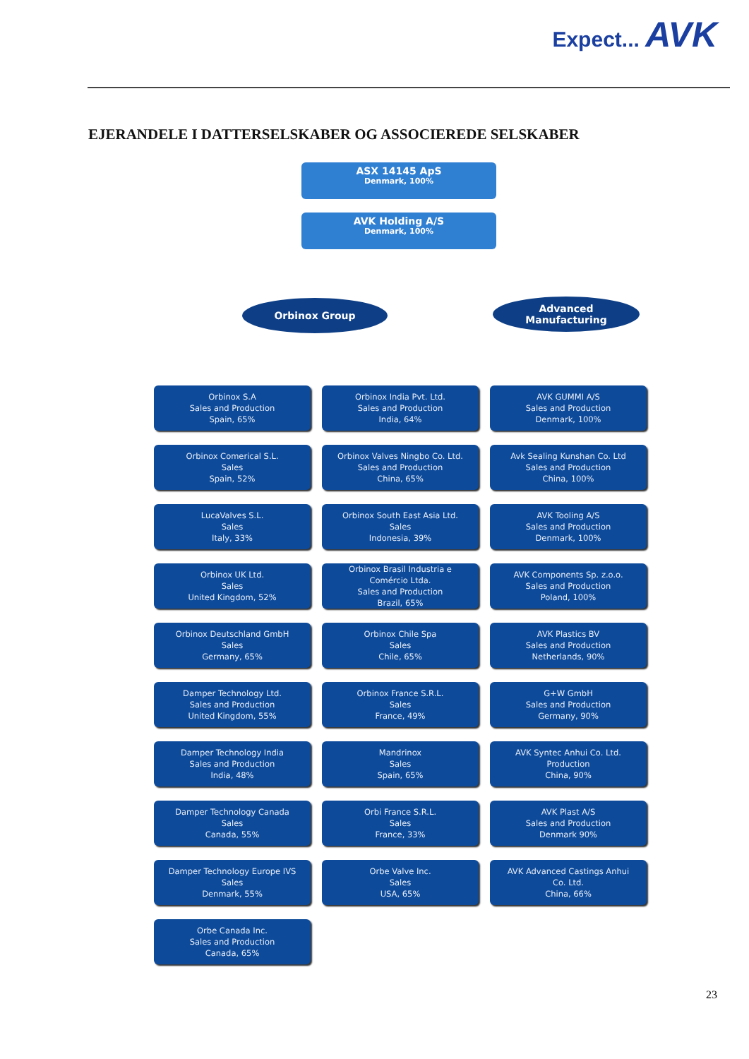Expect... AVK
EJERANDELE I DATTERSELSKABER OG ASSOCIEREDE SELSKABER
ASX 14145 ApS
Denmark, 100%
AVK Holding A/S
Denmark, 100%
Orbinox Group
Advanced
Manufacturing
Orbinox S.A
Sales and Production
Spain, 65%
Orbinox India Pvt. Ltd.
Sales and Production
India, 64%
AVK GUMMI A/S
Sales and Production
Denmark, 100%
Orbinox Comerical S.L.
Sales
Spain, 52%
Orbinox Valves Ningbo Co. Ltd.
Sales and Production
China, 65%
Avk Sealing Kunshan Co. Ltd
Sales and Production
China, 100%
LucaValves S.L.
Sales
Italy, 33%
Orbinox South East Asia Ltd.
Sales
Indonesia, 39%
AVK Tooling A/S
Sales and Production
Denmark, 100%
Orbinox UK Ltd.
Sales
United Kingdom, 52%
Orbinox Brasil Industria e
Comércio Ltda.
Sales and Production
Brazil, 65%
AVK Components Sp. z.o.o.
Sales and Production
Poland, 100%
Orbinox Deutschland GmbH
Sales
Germany, 65%
Orbinox Chile Spa
Sales
Chile, 65%
AVK Plastics BV
Sales and Production
Netherlands, 90%
Damper Technology Ltd.
Sales and Production
United Kingdom, 55%
Orbinox France S.R.L.
Sales
France, 49%
G+W GmbH
Sales and Production
Germany, 90%
Damper Technology India
Sales and Production
India, 48%
Mandrinox
Sales
Spain, 65%
AVK Syntec Anhui Co. Ltd.
Production
China, 90%
Damper Technology Canada
Sales
Canada, 55%
Orbi France S.R.L.
Sales
France, 33%
AVK Plast A/S
Sales and Production
Denmark 90%
Damper Technology Europe IVS
Sales
Denmark, 55%
Orbe Valve Inc.
Sales
USA, 65%
AVK Advanced Castings Anhui
Co. Ltd.
China, 66%
Orbe Canada Inc.
Sales and Production
Canada, 65%
23